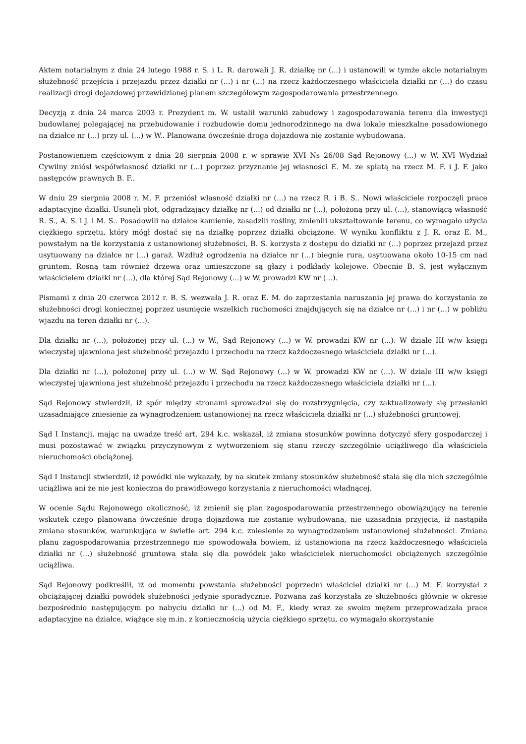Aktem notarialnym z dnia 24 lutego 1988 r. S. i L. R. darowali J. R. działkę nr (...) i ustanowili w tymże akcie notarialnym służebność przejścia i przejazdu przez działki nr (...) i nr (...) na rzecz każdoczesnego właściciela działki nr (...) do czasu realizacji drogi dojazdowej przewidzianej planem szczegółowym zagospodarowania przestrzennego.
Decyzją z dnia 24 marca 2003 r. Prezydent m. W. ustalił warunki zabudowy i zagospodarowania terenu dla inwestycji budowlanej polegającej na przebudowanie i rozbudowie domu jednorodzinnego na dwa lokale mieszkalne posadowionego na działce nr (...) przy ul. (...) w W.. Planowana ówcześnie droga dojazdowa nie zostanie wybudowana.
Postanowieniem częściowym z dnia 28 sierpnia 2008 r. w sprawie XVI Ns 26/08 Sąd Rejonowy (...) w W. XVI Wydział Cywilny zniósł współwłasność działki nr (...) poprzez przyznanie jej własności E. M. ze spłatą na rzecz M. F. i J. F. jako następców prawnych B. F..
W dniu 29 sierpnia 2008 r. M. F. przeniósł własność działki nr (...) na rzecz R. i B. S.. Nowi właściciele rozpoczęli prace adaptacyjne działki. Usunęli płot, odgradzający działkę nr (...) od działki nr (...), położoną przy ul. (...), stanowiącą własność R. S., A. S. i J. i M. S.. Posadowili na działce kamienie, zasadzili rośliny, zmienili ukształtowanie terenu, co wymagało użycia ciężkiego sprzętu, który mógł dostać się na działkę poprzez działki obciążone. W wyniku konfliktu z J. R. oraz E. M., powstałym na tle korzystania z ustanowionej służebności, B. S. korzysta z dostępu do działki nr (...) poprzez przejazd przez usytuowany na działce nr (...) garaż. Wzdłuż ogrodzenia na działce nr (...) biegnie rura, usytuowana około 10-15 cm nad gruntem. Rosną tam również drzewa oraz umieszczone są głazy i podkłady kolejowe. Obecnie B. S. jest wyłącznym właścicielem działki nr (...), dla której Sąd Rejonowy (...) w W. prowadzi KW nr (...).
Pismami z dnia 20 czerwca 2012 r. B. S. wezwała J. R. oraz E. M. do zaprzestania naruszania jej prawa do korzystania ze służebności drogi koniecznej poprzez usunięcie wszelkich ruchomości znajdujących się na działce nr (...) i nr (...) w pobliżu wjazdu na teren działki nr (...).
Dla działki nr (...), położonej przy ul. (...) w W., Sąd Rejonowy (...) w W. prowadzi KW nr (...). W dziale III w/w księgi wieczystej ujawniona jest służebność przejazdu i przechodu na rzecz każdoczesnego właściciela działki nr (...).
Dla działki nr (...), położonej przy ul. (...) w W. Sąd Rejonowy (...) w W. prowadzi KW nr (...). W dziale III w/w księgi wieczystej ujawniona jest służebność przejazdu i przechodu na rzecz każdoczesnego właściciela działki nr (...).
Sąd Rejonowy stwierdził, iż spór między stronami sprowadzał się do rozstrzygnięcia, czy zaktualizowały się przesłanki uzasadniające zniesienie za wynagrodzeniem ustanowionej na rzecz właściciela działki nr (...) służebności gruntowej.
Sąd I Instancji, mając na uwadze treść art. 294 k.c. wskazał, iż zmiana stosunków powinna dotyczyć sfery gospodarczej i musi pozostawać w związku przyczynowym z wytworzeniem się stanu rzeczy szczególnie uciążliwego dla właściciela nieruchomości obciążonej.
Sąd I Instancji stwierdził, iż powódki nie wykazały, by na skutek zmiany stosunków służebność stała się dla nich szczególnie uciążliwa ani że nie jest konieczna do prawidłowego korzystania z nieruchomości władnącej.
W ocenie Sądu Rejonowego okoliczność, iż zmienił się plan zagospodarowania przestrzennego obowiązujący na terenie wskutek czego planowana ówcześnie droga dojazdowa nie zostanie wybudowana, nie uzasadnia przyjęcia, iż nastąpiła zmiana stosunków, warunkująca w świetle art. 294 k.c. zniesienie za wynagrodzeniem ustanowionej służebności. Zmiana planu zagospodarowania przestrzennego nie spowodowała bowiem, iż ustanowiona na rzecz każdoczesnego właściciela działki nr (...) służebność gruntowa stała się dla powódek jako właścicielek nieruchomości obciążonych szczególnie uciążliwa.
Sąd Rejonowy podkreślił, iż od momentu powstania służebności poprzedni właściciel działki nr (...) M. F. korzystał z obciążającej działki powódek służebności jedynie sporadycznie. Pozwana zaś korzystała ze służebności głównie w okresie bezpośrednio następującym po nabyciu działki nr (...) od M. F., kiedy wraz ze swoim mężem przeprowadzała prace adaptacyjne na działce, wiążące się m.in. z koniecznością użycia ciężkiego sprzętu, co wymagało skorzystanie